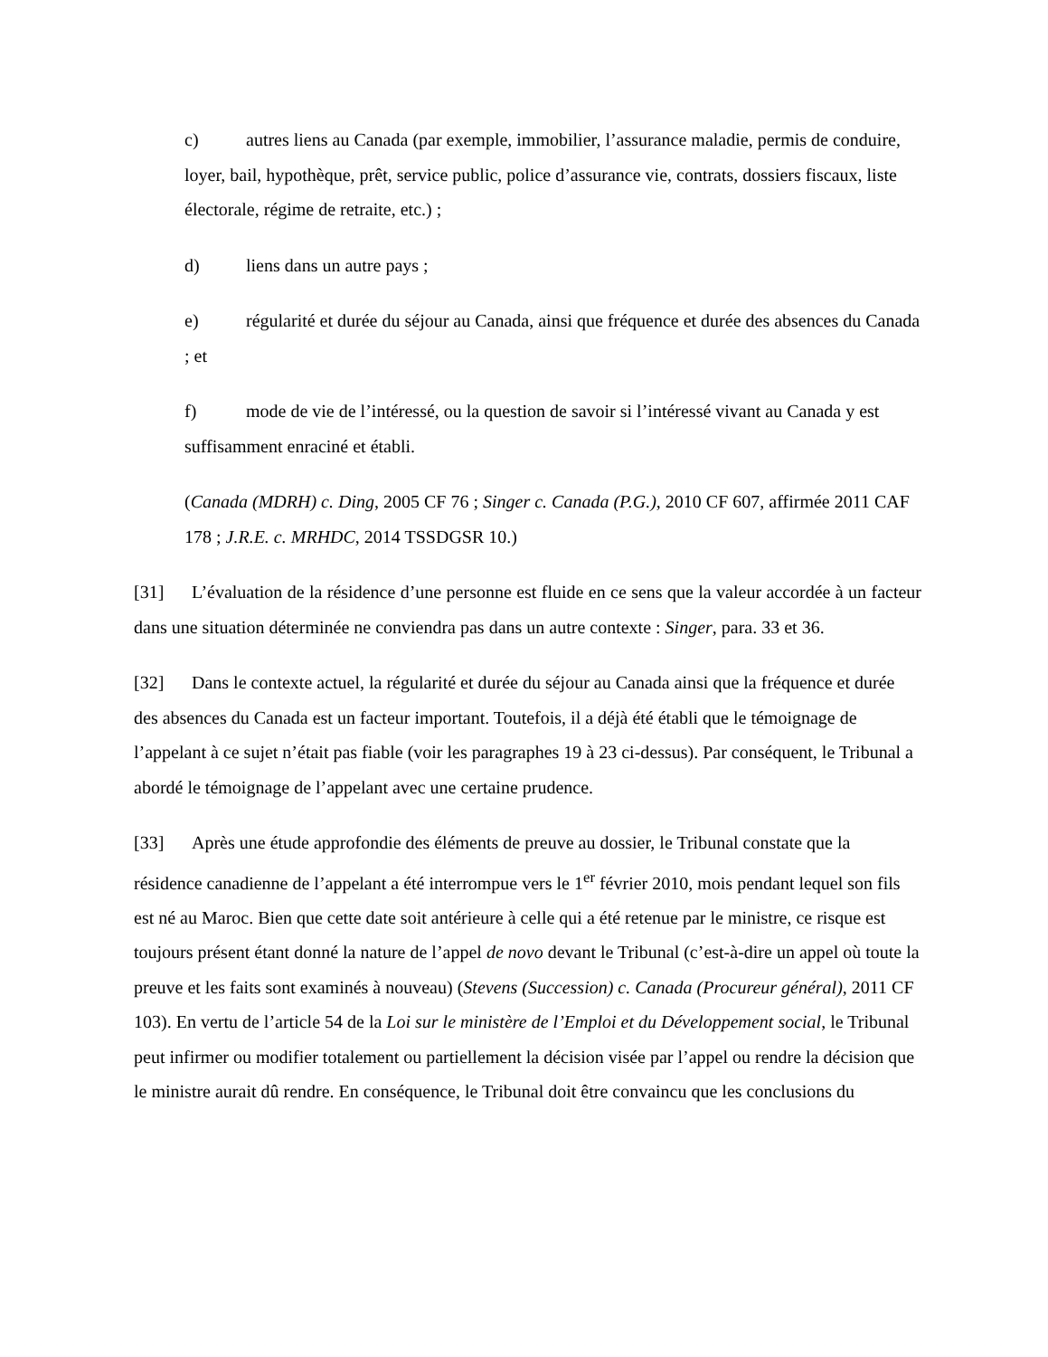c) autres liens au Canada (par exemple, immobilier, l’assurance maladie, permis de conduire, loyer, bail, hypothèque, prêt, service public, police d’assurance vie, contrats, dossiers fiscaux, liste électorale, régime de retraite, etc.) ;
d) liens dans un autre pays ;
e) régularité et durée du séjour au Canada, ainsi que fréquence et durée des absences du Canada ; et
f) mode de vie de l’intéressé, ou la question de savoir si l’intéressé vivant au Canada y est suffisamment enraciné et établi.
(Canada (MDRH) c. Ding, 2005 CF 76 ; Singer c. Canada (P.G.), 2010 CF 607, affirmée 2011 CAF 178 ; J.R.E. c. MRHDC, 2014 TSSDGSR 10.)
[31] L’évaluation de la résidence d’une personne est fluide en ce sens que la valeur accordée à un facteur dans une situation déterminée ne conviendra pas dans un autre contexte : Singer, para. 33 et 36.
[32] Dans le contexte actuel, la régularité et durée du séjour au Canada ainsi que la fréquence et durée des absences du Canada est un facteur important. Toutefois, il a déjà été établi que le témoignage de l’appelant à ce sujet n’était pas fiable (voir les paragraphes 19 à 23 ci-dessus). Par conséquent, le Tribunal a abordé le témoignage de l’appelant avec une certaine prudence.
[33] Après une étude approfondie des éléments de preuve au dossier, le Tribunal constate que la résidence canadienne de l’appelant a été interrompue vers le 1<sup>er</sup> février 2010, mois pendant lequel son fils est né au Maroc. Bien que cette date soit antérieure à celle qui a été retenue par le ministre, ce risque est toujours présent étant donné la nature de l’appel de novo devant le Tribunal (c’est-à-dire un appel où toute la preuve et les faits sont examinés à nouveau) (Stevens (Succession) c. Canada (Procureur général), 2011 CF 103). En vertu de l’article 54 de la Loi sur le ministère de l’Emploi et du Développement social, le Tribunal peut infirmer ou modifier totalement ou partiellement la décision visée par l’appel ou rendre la décision que le ministre aurait dû rendre. En conséquence, le Tribunal doit être convaincu que les conclusions du